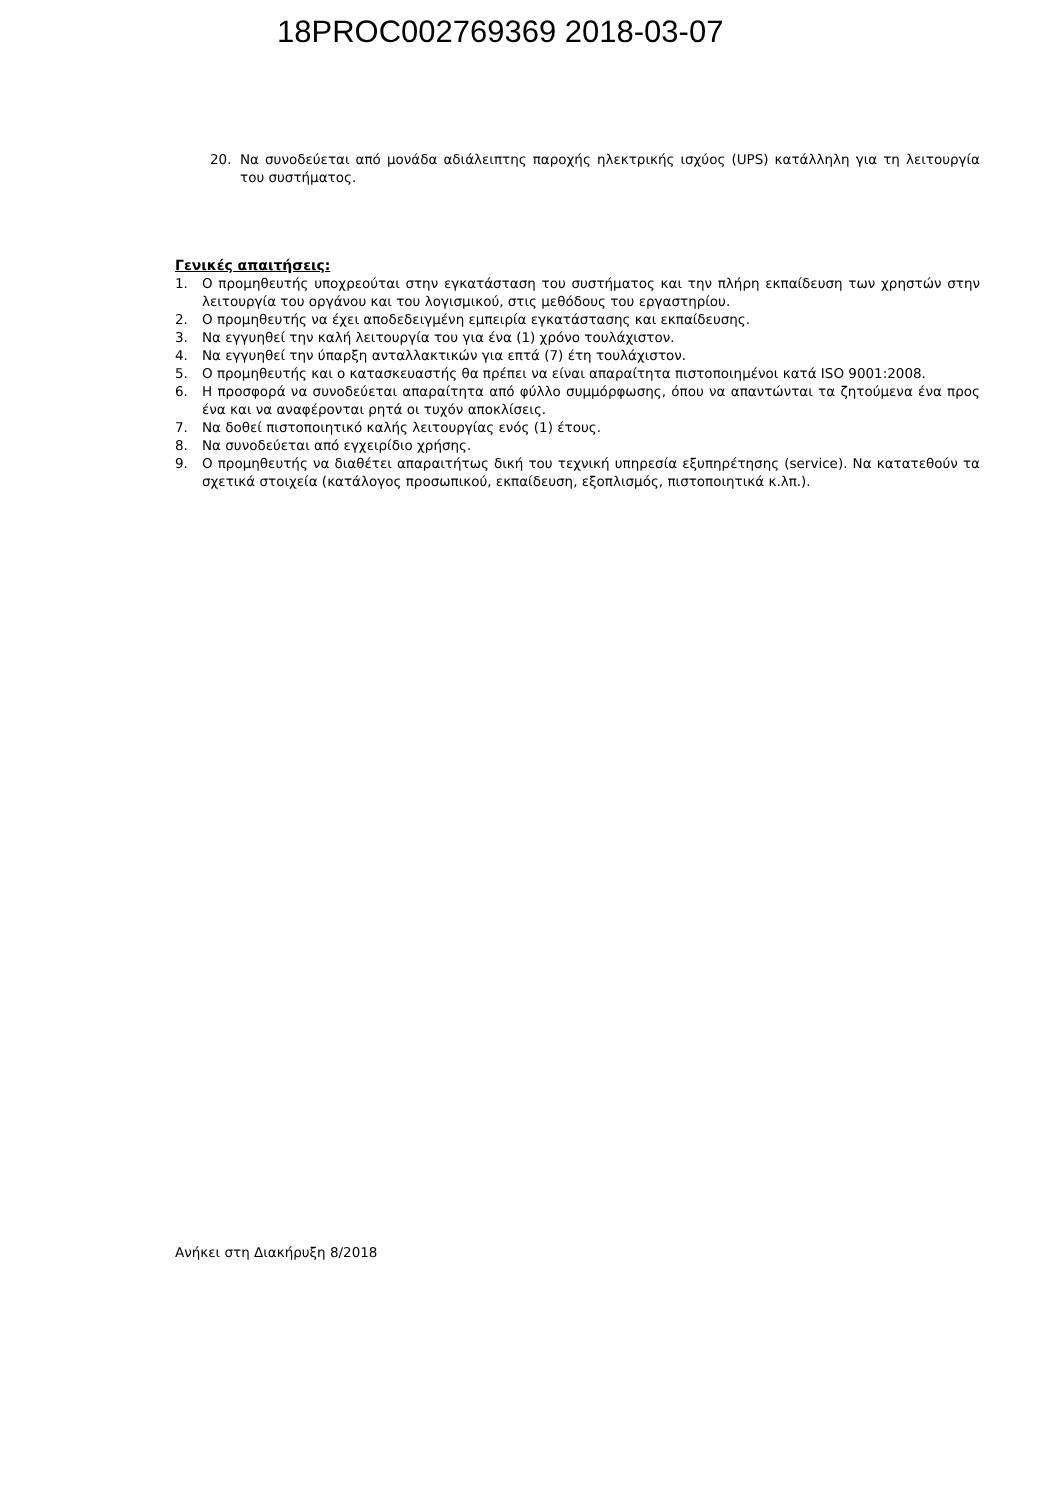18PROC002769369 2018-03-07
20. Να συνοδεύεται από μονάδα αδιάλειπτης παροχής ηλεκτρικής ισχύος (UPS) κατάλληλη για τη λειτουργία του συστήματος.
Γενικές απαιτήσεις:
1. Ο προμηθευτής υποχρεούται στην εγκατάσταση του συστήματος και την πλήρη εκπαίδευση των χρηστών στην λειτουργία του οργάνου και του λογισμικού, στις μεθόδους του εργαστηρίου.
2. Ο προμηθευτής να έχει αποδεδειγμένη εμπειρία εγκατάστασης και εκπαίδευσης.
3. Να εγγυηθεί την καλή λειτουργία του για ένα (1) χρόνο τουλάχιστον.
4. Να εγγυηθεί την ύπαρξη ανταλλακτικών για επτά (7) έτη τουλάχιστον.
5. Ο προμηθευτής και ο κατασκευαστής θα πρέπει να είναι απαραίτητα πιστοποιημένοι κατά ISO 9001:2008.
6. Η προσφορά να συνοδεύεται απαραίτητα από φύλλο συμμόρφωσης, όπου να απαντώνται τα ζητούμενα ένα προς ένα και να αναφέρονται ρητά οι τυχόν αποκλίσεις.
7. Να δοθεί πιστοποιητικό καλής λειτουργίας ενός (1) έτους.
8. Να συνοδεύεται από εγχειρίδιο χρήσης.
9. Ο προμηθευτής να διαθέτει απαραιτήτως δική του τεχνική υπηρεσία εξυπηρέτησης (service). Να κατατεθούν τα σχετικά στοιχεία (κατάλογος προσωπικού, εκπαίδευση, εξοπλισμός, πιστοποιητικά κ.λπ.).
Ανήκει στη Διακήρυξη 8/2018